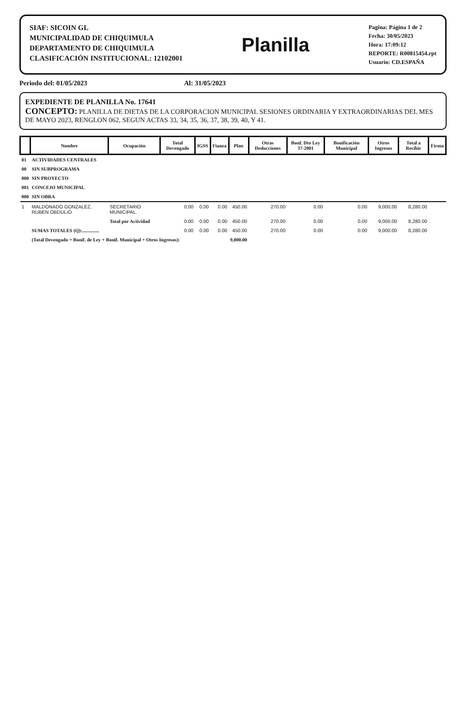SIAF: SICOIN GL
MUNICIPALIDAD DE CHIQUIMULA
DEPARTAMENTO DE CHIQUIMULA
CLASIFICACIÓN INSTITUCIONAL: 12102001
Planilla
Pagina: Página 1 de 2
Fecha: 30/05/2023
Hora: 17:09:12
REPORTE: R00815454.rpt
Usuario: CD.ESPAÑA
Periodo del: 01/05/2023 Al: 31/05/2023
EXPEDIENTE DE PLANILLA No. 17641
CONCEPTO: PLANILLA DE DIETAS DE LA CORPORACION MUNICIPAL SESIONES ORDINARIA Y EXTRAORDINARIAS DEL MES DE MAYO 2023, RENGLON 062, SEGUN ACTAS 33, 34, 35, 36, 37, 38, 39, 40, Y 41.
| | Nombre | Ocupación | Total Devengado | IGSS | Fianza | Plan | Otras Deducciones | Bonf. Dto Ley 37-2001 | Bonificación Municipal | Otros Ingresos | Total a Recibir | Firma |
| --- | --- | --- | --- | --- | --- | --- | --- | --- | --- | --- | --- | --- |
| 01 | ACTIVIDADES CENTRALES | | | | | | | | | | | |
| 00 | SIN SUBPROGRAMA | | | | | | | | | | | |
| 000 | SIN PROYECTO | | | | | | | | | | | |
| 001 | CONCEJO MUNICIPAL | | | | | | | | | | | |
| 000 | SIN OBRA | | | | | | | | | | | |
| 1 | MALDONADO GONZALEZ, RUBEN OBDULIO | SECRETARIO MUNICIPAL. | 0.00 | 0.00 | 0.00 | 450.00 | 270.00 | 0.00 | 0.00 | 9,000.00 | 8,280.00 | |
| | | Total por Actividad | 0.00 | 0.00 | 0.00 | 450.00 | 270.00 | 0.00 | 0.00 | 9,000.00 | 8,280.00 | |
| | SUMAS TOTALES (Q):.............. | | 0.00 | 0.00 | 0.00 | 450.00 | 270.00 | 0.00 | 0.00 | 9,000.00 | 8,280.00 | |
| | (Total Devengado + Bonif. de Ley + Bonif. Municipal + Otros Ingresos): | | | | | 9,000.00 | | | | | | |